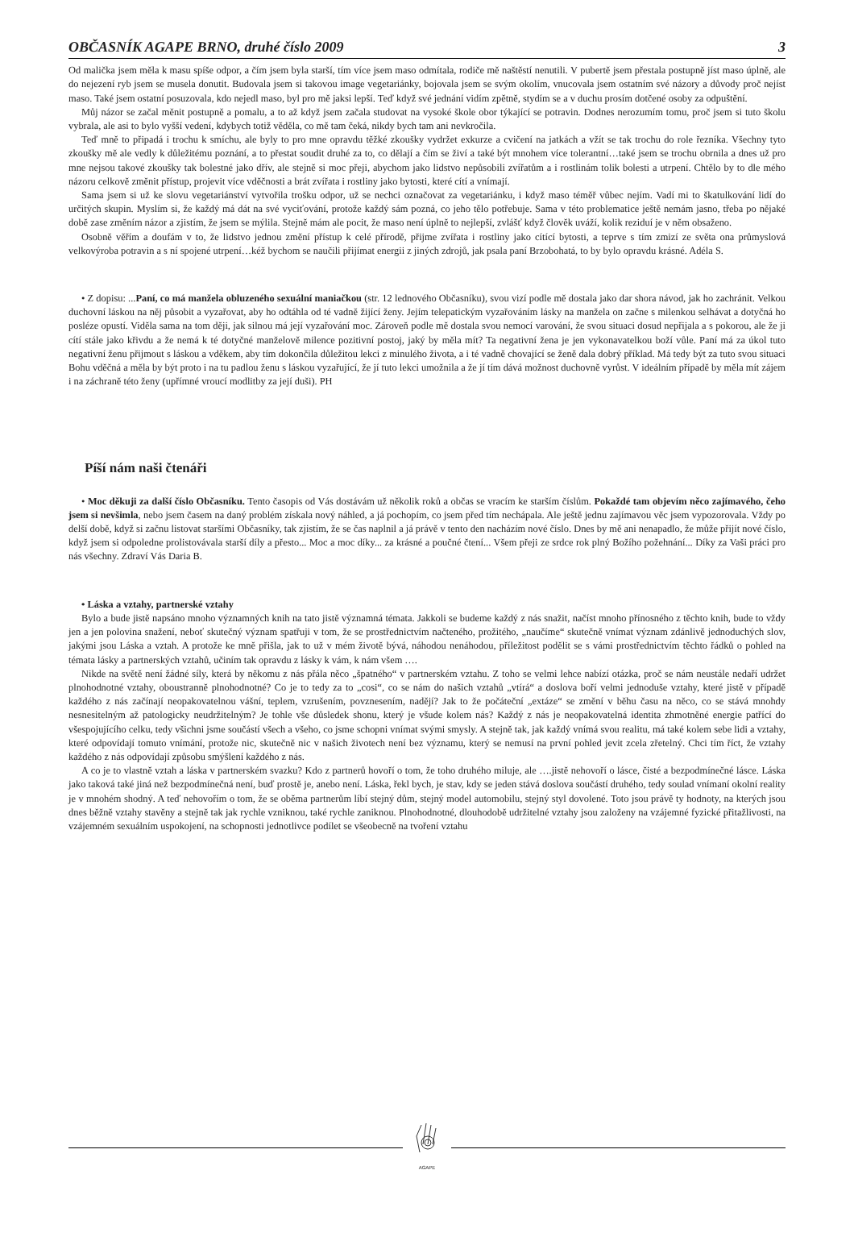OBČASNÍK AGAPE BRNO, druhé číslo 2009 3
Od malička jsem měla k masu spíše odpor, a čím jsem byla starší, tím více jsem maso odmítala, rodiče mě naštěstí nenutili. V pubertě jsem přestala postupně jíst maso úplně, ale do nejezení ryb jsem se musela donutit. Budovala jsem si takovou image vegetariánky, bojovala jsem se svým okolím, vnucovala jsem ostatním své názory a důvody proč nejíst maso. Také jsem ostatní posuzovala, kdo nejedl maso, byl pro mě jaksi lepší. Teď když své jednání vidím zpětně, stydím se a v duchu prosím dotčené osoby za odpuštění.
Můj názor se začal měnit postupně a pomalu, a to až když jsem začala studovat na vysoké škole obor týkající se potravin. Dodnes nerozumím tomu, proč jsem si tuto školu vybrala, ale asi to bylo vyšší vedení, kdybych totiž věděla, co mě tam čeká, nikdy bych tam ani nevkročila.
Teď mně to připadá i trochu k smíchu, ale byly to pro mne opravdu těžké zkoušky vydržet exkurze a cvičení na jatkách a vžít se tak trochu do role řezníka. Všechny tyto zkoušky mě ale vedly k důležitému poznání, a to přestat soudit druhé za to, co dělají a čím se živí a také být mnohem více tolerantní…také jsem se trochu obrnila a dnes už pro mne nejsou takové zkoušky tak bolestné jako dřív, ale stejně si moc přeji, abychom jako lidstvo nepůsobili zvířatům a i rostlinám tolik bolesti a utrpení. Chtělo by to dle mého názoru celkově změnit přístup, projevit více vděčnosti a brát zvířata i rostliny jako bytosti, které cítí a vnímají.
Sama jsem si už ke slovu vegetariánství vytvořila trošku odpor, už se nechci označovat za vegetariánku, i když maso téměř vůbec nejím. Vadí mi to škatulkování lidí do určitých skupin. Myslím si, že každý má dát na své vyciťování, protože každý sám pozná, co jeho tělo potřebuje. Sama v této problematice ještě nemám jasno, třeba po nějaké době zase změním názor a zjistím, že jsem se mýlila. Stejně mám ale pocit, že maso není úplně to nejlepší, zvlášť když člověk uváží, kolik reziduí je v něm obsaženo.
Osobně věřím a doufám v to, že lidstvo jednou změní přístup k celé přírodě, přijme zvířata i rostliny jako cítící bytosti, a teprve s tím zmizí ze světa ona průmyslová velkovýroba potravin a s ní spojené utrpení…kéž bychom se naučili přijímat energii z jiných zdrojů, jak psala paní Brzobohatá, to by bylo opravdu krásné. Adéla S.
• Z dopisu: ...Paní, co má manžela obluzeného sexuální maniačkou (str. 12 lednového Občasníku), svou vizí podle mě dostala jako dar shora návod, jak ho zachránit. Velkou duchovní láskou na něj působit a vyzařovat, aby ho odtáhla od té vadně žijící ženy. Jejím telepatickým vyzařováním lásky na manžela on začne s milenkou selhávat a dotyčná ho posléze opustí. Viděla sama na tom ději, jak silnou má její vyzařování moc. Zároveň podle mě dostala svou nemocí varování, že svou situaci dosud nepřijala a s pokorou, ale že ji cítí stále jako křivdu a že nemá k té dotyčné manželově milence pozitivní postoj, jaký by měla mít? Ta negativní žena je jen vykonavatelkou boží vůle. Paní má za úkol tuto negativní ženu přijmout s láskou a vděkem, aby tím dokončila důležitou lekci z minulého života, a i té vadně chovající se ženě dala dobrý příklad. Má tedy být za tuto svou situaci Bohu vděčná a měla by být proto i na tu padlou ženu s láskou vyzařující, že jí tuto lekci umožnila a že jí tím dává možnost duchovně vyrůst. V ideálním případě by měla mít zájem i na záchraně této ženy (upřímné vroucí modlitby za její duši). PH
Píší nám naši čtenáři
• Moc děkuji za další číslo Občasníku. Tento časopis od Vás dostávám už několik roků a občas se vracím ke starším číslům. Pokaždé tam objevím něco zajímavého, čeho jsem si nevšimla, nebo jsem časem na daný problém získala nový náhled, a já pochopím, co jsem před tím nechápala. Ale ještě jednu zajímavou věc jsem vypozorovala. Vždy po delší době, když si začnu listovat staršími Občasníky, tak zjistím, že se čas naplnil a já právě v tento den nacházím nové číslo. Dnes by mě ani nenapadlo, že může přijít nové číslo, když jsem si odpoledne prolistovávala starší díly a přesto... Moc a moc díky... za krásné a poučné čtení... Všem přeji ze srdce rok plný Božího požehnání... Díky za Vaši práci pro nás všechny. Zdraví Vás Daria B.
• Láska a vztahy, partnerské vztahy
Bylo a bude jistě napsáno mnoho významných knih na tato jistě významná témata. Jakkoli se budeme každý z nás snažit, načíst mnoho přínosného z těchto knih, bude to vždy jen a jen polovina snažení, neboť skutečný význam spatřuji v tom, že se prostřednictvím načteného, prožitého, „naučíme“ skutečně vnímat význam zdánlivě jednoduchých slov, jakými jsou Láska a vztah. A protože ke mně přišla, jak to už v mém životě bývá, náhodou nenáhodou, příležitost podělit se s vámi prostřednictvím těchto řádků o pohled na témata lásky a partnerských vztahů, učiním tak opravdu z lásky k vám, k nám všem ….
Nikde na světě není žádné síly, která by někomu z nás přála něco „špatného“ v partnerském vztahu. Z toho se velmi lehce nabízí otázka, proč se nám neustále nedaří udržet plnohodnotné vztahy, oboustranně plnohodnotné? Co je to tedy za to „cosi“, co se nám do našich vztahů „vtírá“ a doslova boří velmi jednoduše vztahy, které jistě v případě každého z nás začínají neopakovatelnou vášní, teplem, vzrušením, povznesením, nadějí? Jak to že počáteční „extáze“ se změní v běhu času na něco, co se stává mnohdy nesnesitelným až patologicky neudržitelným? Je tohle vše důsledek shonu, který je všude kolem nás? Každý z nás je neopakovatelná identita zhmotněné energie patřící do všespojujícího celku, tedy všichni jsme součástí všech a všeho, co jsme schopni vnímat svými smysly. A stejně tak, jak každý vnímá svou realitu, má také kolem sebe lidi a vztahy, které odpovídají tomuto vnímání, protože nic, skutečně nic v našich životech není bez významu, který se nemusí na první pohled jevit zcela zřetelný. Chci tím říct, že vztahy každého z nás odpovídají způsobu smýšlení každého z nás.
A co je to vlastně vztah a láska v partnerském svazku? Kdo z partnerů hovoří o tom, že toho druhého miluje, ale ….jistě nehovoří o lásce, čisté a bezpodmínečné lásce. Láska jako taková také jiná než bezpodmínečná není, buď prostě je, anebo není. Láska, řekl bych, je stav, kdy se jeden stává doslova součástí druhého, tedy soulad vnímaní okolní reality je v mnohém shodný. A teď nehovořím o tom, že se oběma partnerům líbí stejný dům, stejný model automobilu, stejný styl dovolené. Toto jsou právě ty hodnoty, na kterých jsou dnes běžně vztahy stavěny a stejně tak jak rychle vzniknou, také rychle zaniknou. Plnohodnotné, dlouhodobě udržitelné vztahy jsou založeny na vzájemné fyzické přitažlivosti, na vzájemném sexuálním uspokojení, na schopnosti jednotlivce podílet se všeobecně na tvoření vztahu
AGAPE